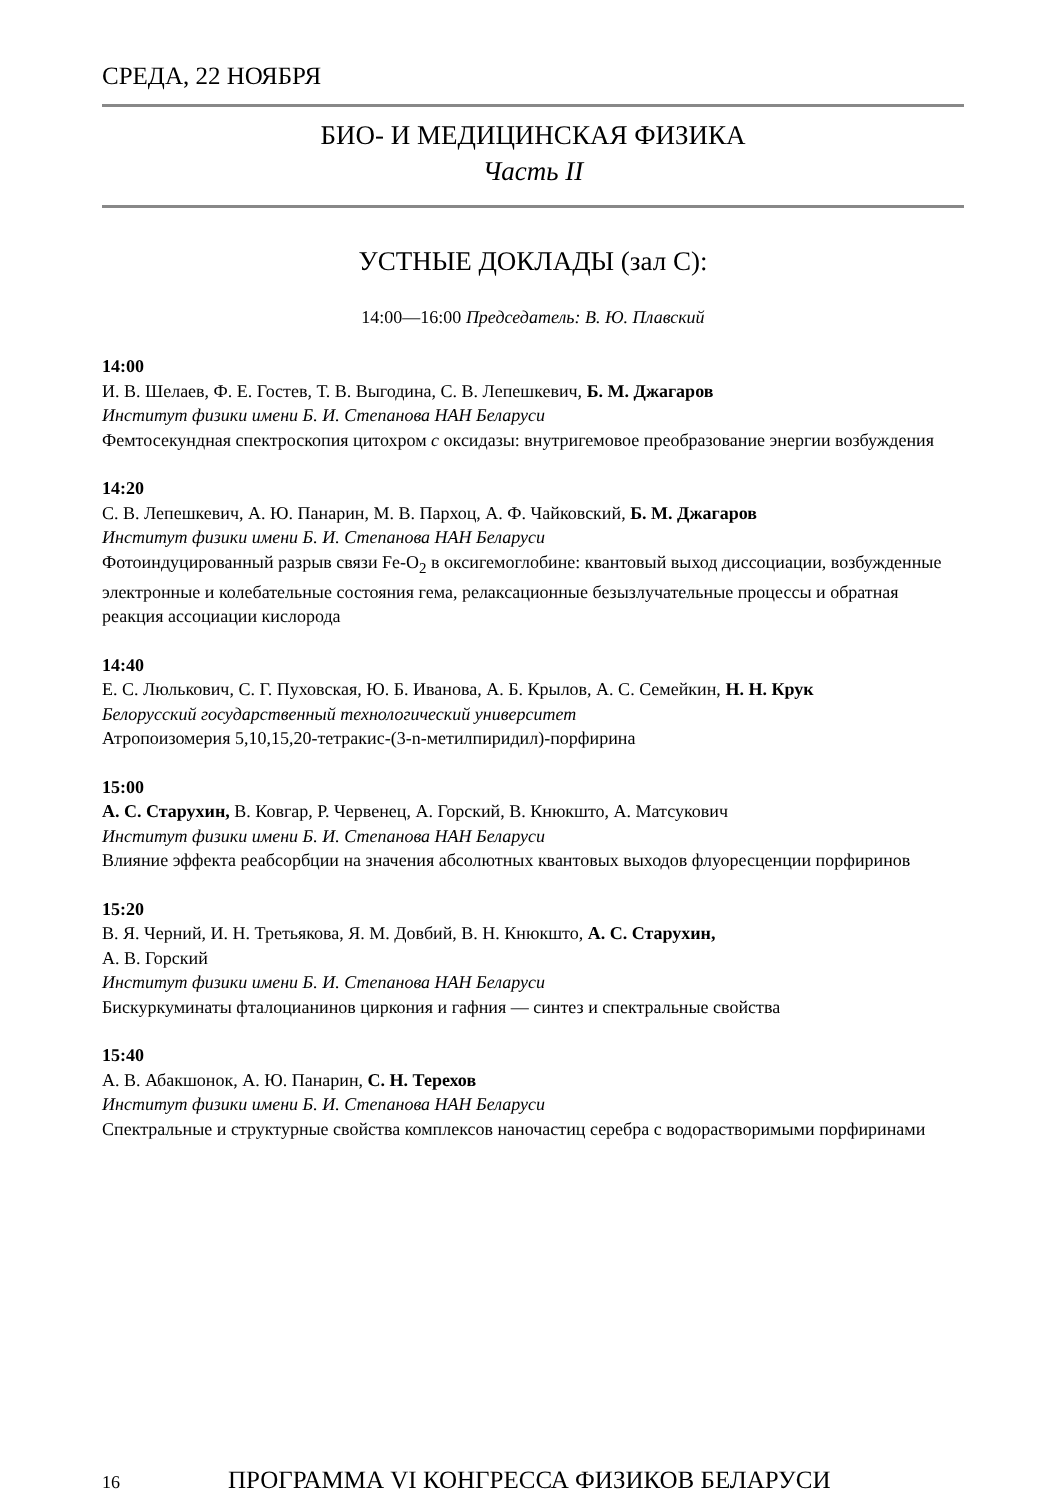СРЕДА, 22 НОЯБРЯ
БИО- И МЕДИЦИНСКАЯ ФИЗИКА
Часть II
УСТНЫЕ ДОКЛАДЫ (зал С):
14:00—16:00 Председатель: В. Ю. Плавский
14:00
И. В. Шелаев, Ф. Е. Гостев, Т. В. Выгодина, С. В. Лепешкевич, Б. М. Джагаров
Институт физики имени Б. И. Степанова НАН Беларуси
Фемтосекундная спектроскопия цитохром c оксидазы: внутригемовое преобразование энергии возбуждения
14:20
С. В. Лепешкевич, А. Ю. Панарин, М. В. Пархоц, А. Ф. Чайковский, Б. М. Джагаров
Институт физики имени Б. И. Степанова НАН Беларуси
Фотоиндуцированный разрыв связи Fe-O<sub>2</sub> в оксигемоглобине: квантовый выход диссоциации, возбужденные электронные и колебательные состояния гема, релаксационные безызлучательные процессы и обратная реакция ассоциации кислорода
14:40
Е. С. Люлькович, С. Г. Пуховская, Ю. Б. Иванова, А. Б. Крылов, А. С. Семейкин, Н. Н. Крук
Белорусский государственный технологический университет
Атропоизомерия 5,10,15,20-тетракис-(3-n-метилпиридил)-порфирина
15:00
А. С. Старухин, В. Ковгар, Р. Червенец, А. Горский, В. Кнюкшто, А. Матсукович
Институт физики имени Б. И. Степанова НАН Беларуси
Влияние эффекта реабсорбции на значения абсолютных квантовых выходов флуоресценции порфиринов
15:20
В. Я. Черний, И. Н. Третьякова, Я. М. Довбий, В. Н. Кнюкшто, А. С. Старухин,
А. В. Горский
Институт физики имени Б. И. Степанова НАН Беларуси
Бискуркуминаты фталоцианинов циркония и гафния — синтез и спектральные свойства
15:40
А. В. Абакшонок, А. Ю. Панарин, С. Н. Терехов
Институт физики имени Б. И. Степанова НАН Беларуси
Спектральные и структурные свойства комплексов наночастиц серебра с водорастворимыми порфиринами
16 ПРОГРАММА VI КОНГРЕССА ФИЗИКОВ БЕЛАРУСИ